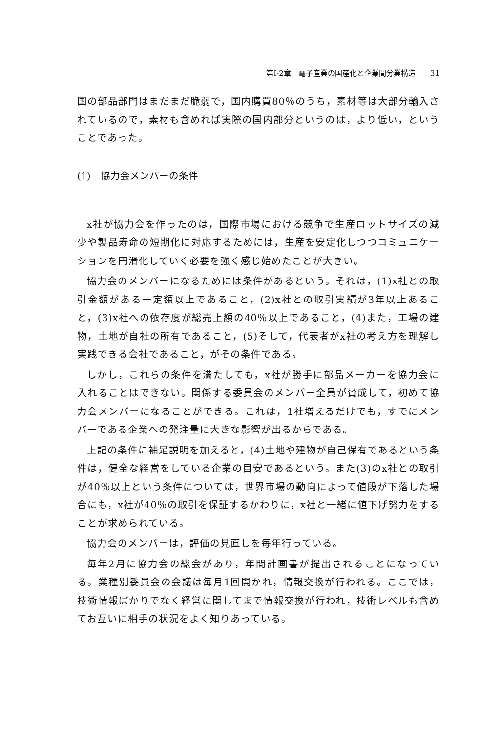第I-2章　電子産業の国産化と企業間分業構造 31
国の部品部門はまだまだ脆弱で，国内購買80％のうち，素材等は大部分輸入されているので，素材も含めれば実際の国内部分というのは，より低い，ということであった。
(1)　協力会メンバーの条件
x社が協力会を作ったのは，国際市場における競争で生産ロットサイズの減少や製品寿命の短期化に対応するためには，生産を安定化しつつコミュニケーションを円滑化していく必要を強く感じ始めたことが大きい。
協力会のメンバーになるためには条件があるという。それは，(1)x社との取引金額がある一定額以上であること，(2)x社との取引実績が3年以上あること，(3)x社への依存度が総売上額の40％以上であること，(4)また，工場の建物，土地が自社の所有であること，(5)そして，代表者がx社の考え方を理解し実践できる会社であること，がその条件である。
しかし，これらの条件を満たしても，x社が勝手に部品メーカーを協力会に入れることはできない。関係する委員会のメンバー全員が賛成して，初めて協力会メンバーになることができる。これは，1社増えるだけでも，すでにメンバーである企業への発注量に大きな影響が出るからである。
上記の条件に補足説明を加えると，(4)土地や建物が自己保有であるという条件は，健全な経営をしている企業の目安であるという。また(3)のx社との取引が40％以上という条件については，世界市場の動向によって値段が下落した場合にも，x社が40％の取引を保証するかわりに，x社と一緒に値下げ努力をすることが求められている。
協力会のメンバーは，評価の見直しを毎年行っている。
毎年2月に協力会の総会があり，年間計画書が提出されることになっている。業種別委員会の会議は毎月1回開かれ，情報交換が行われる。ここでは，技術情報ばかりでなく経営に関してまで情報交換が行われ，技術レベルも含めてお互いに相手の状況をよく知りあっている。